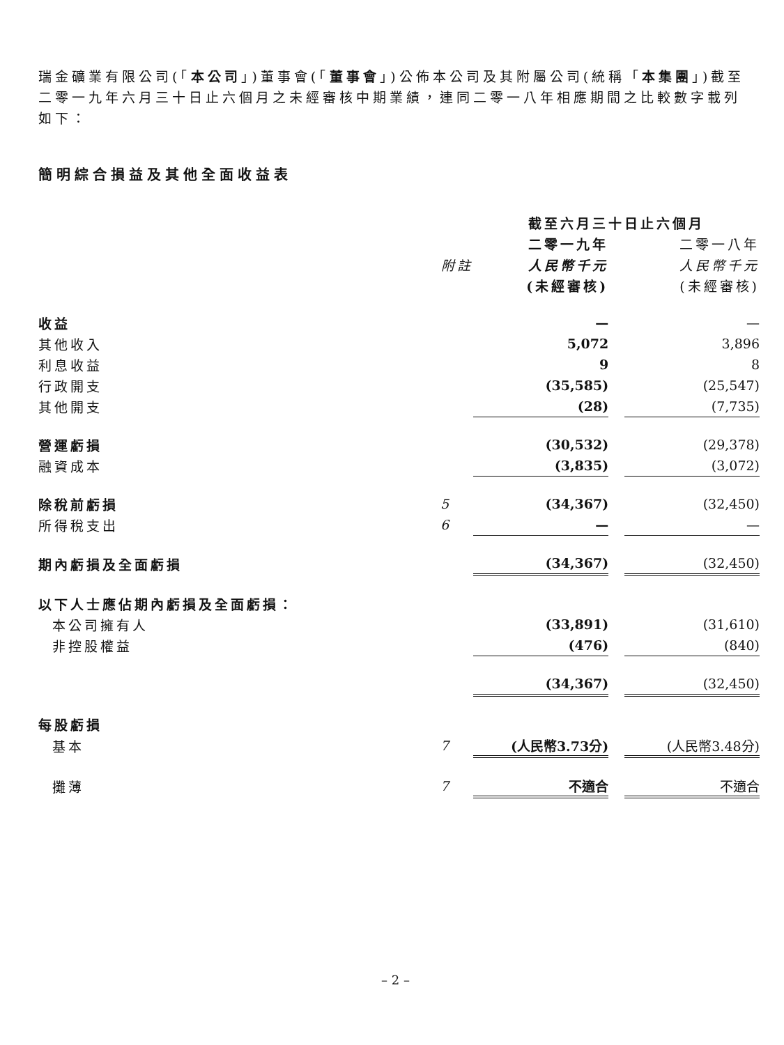瑞金礦業有限公司(「本公司」)董事會(「董事會」)公佈本公司及其附屬公司(統稱「本集團」)截至二零一九年六月三十日止六個月之未經審核中期業績，連同二零一八年相應期間之比較數字載列如下：
簡明綜合損益及其他全面收益表
| | | 截至六月三十日止六個月 | | |
| --- | --- | --- | --- | --- |
| | | 二零一九年 | | 二零一八年 |
| | 附註 | 人民幣千元 | | 人民幣千元 |
| | | (未經審核) | | (未經審核) |
| 收益 | | — | | — |
| 其他收入 | | 5,072 | | 3,896 |
| 利息收益 | | 9 | | 8 |
| 行政開支 | | (35,585) | | (25,547) |
| 其他開支 | | (28) | | (7,735) |
| 營運虧損 | | (30,532) | | (29,378) |
| 融資成本 | | (3,835) | | (3,072) |
| 除稅前虧損 | 5 | (34,367) | | (32,450) |
| 所得稅支出 | 6 | — | | — |
| 期內虧損及全面虧損 | | (34,367) | | (32,450) |
| 以下人士應佔期內虧損及全面虧損： | | | | |
| 本公司擁有人 | | (33,891) | | (31,610) |
| 非控股權益 | | (476) | | (840) |
| | | (34,367) | | (32,450) |
| 每股虧損 | | | | |
| 基本 | 7 | (人民幣3.73分) | | (人民幣3.48分) |
| 攤薄 | 7 | 不適合 | | 不適合 |
– 2 –